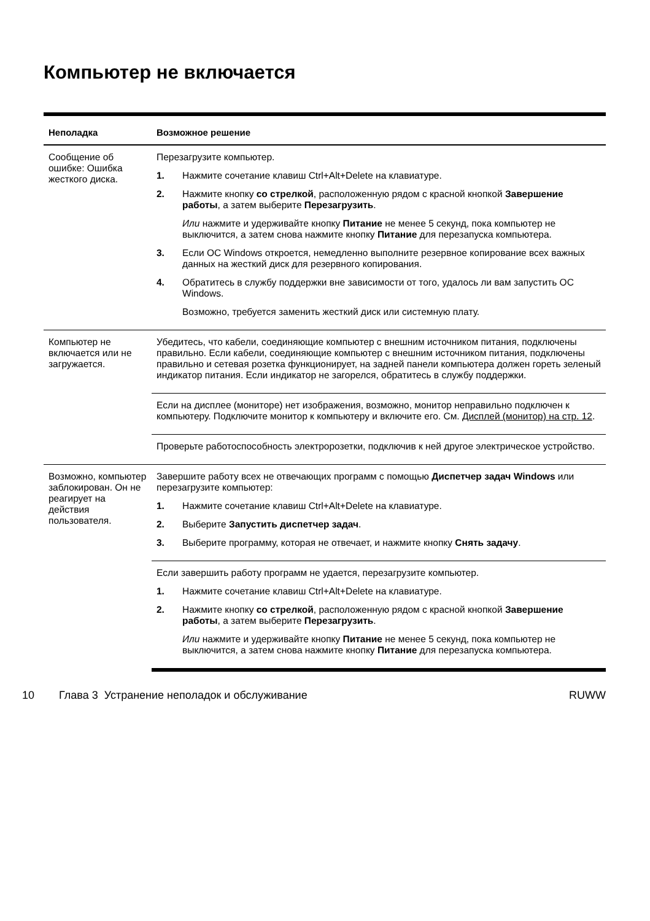Компьютер не включается
| Неполадка | Возможное решение |
| --- | --- |
| Сообщение об ошибке: Ошибка жесткого диска. | Перезагрузите компьютер. 1. Нажмите сочетание клавиш Ctrl+Alt+Delete на клавиатуре. 2. Нажмите кнопку со стрелкой , расположенную рядом с красной кнопкой Завершение работы , а затем выберите Перезагрузить . Или нажмите и удерживайте кнопку Питание не менее 5 секунд, пока компьютер не выключится, а затем снова нажмите кнопку Питание для перезапуска компьютера. 3. Если ОС Windows откроется, немедленно выполните резервное копирование всех важных данных на жесткий диск для резервного копирования. 4. Обратитесь в службу поддержки вне зависимости от того, удалось ли вам запустить ОС Windows. Возможно, требуется заменить жесткий диск или системную плату. |
| Компьютер не включается или не загружается. | Убедитесь, что кабели, соединяющие компьютер с внешним источником питания, подключены правильно. Если кабели, соединяющие компьютер с внешним источником питания, подключены правильно и сетевая розетка функционирует, на задней панели компьютера должен гореть зеленый индикатор питания. Если индикатор не загорелся, обратитесь в службу поддержки. |
| | Если на дисплее (мониторе) нет изображения, возможно, монитор неправильно подключен к компьютеру. Подключите монитор к компьютеру и включите его. См. Дисплей (монитор) на стр. 12 . |
| | Проверьте работоспособность электророзетки, подключив к ней другое электрическое устройство. |
| Возможно, компьютер заблокирован. Он не реагирует на действия пользователя. | Завершите работу всех не отвечающих программ с помощью Диспетчер задач Windows или перезагрузите компьютер: 1. Нажмите сочетание клавиш Ctrl+Alt+Delete на клавиатуре. 2. Выберите Запустить диспетчер задач . 3. Выберите программу, которая не отвечает, и нажмите кнопку Снять задачу . |
| | Если завершить работу программ не удается, перезагрузите компьютер. 1. Нажмите сочетание клавиш Ctrl+Alt+Delete на клавиатуре. 2. Нажмите кнопку со стрелкой , расположенную рядом с красной кнопкой Завершение работы , а затем выберите Перезагрузить . Или нажмите и удерживайте кнопку Питание не менее 5 секунд, пока компьютер не выключится, а затем снова нажмите кнопку Питание для перезапуска компьютера. |
10 Глава 3 Устранение неполадок и обслуживание RUWW